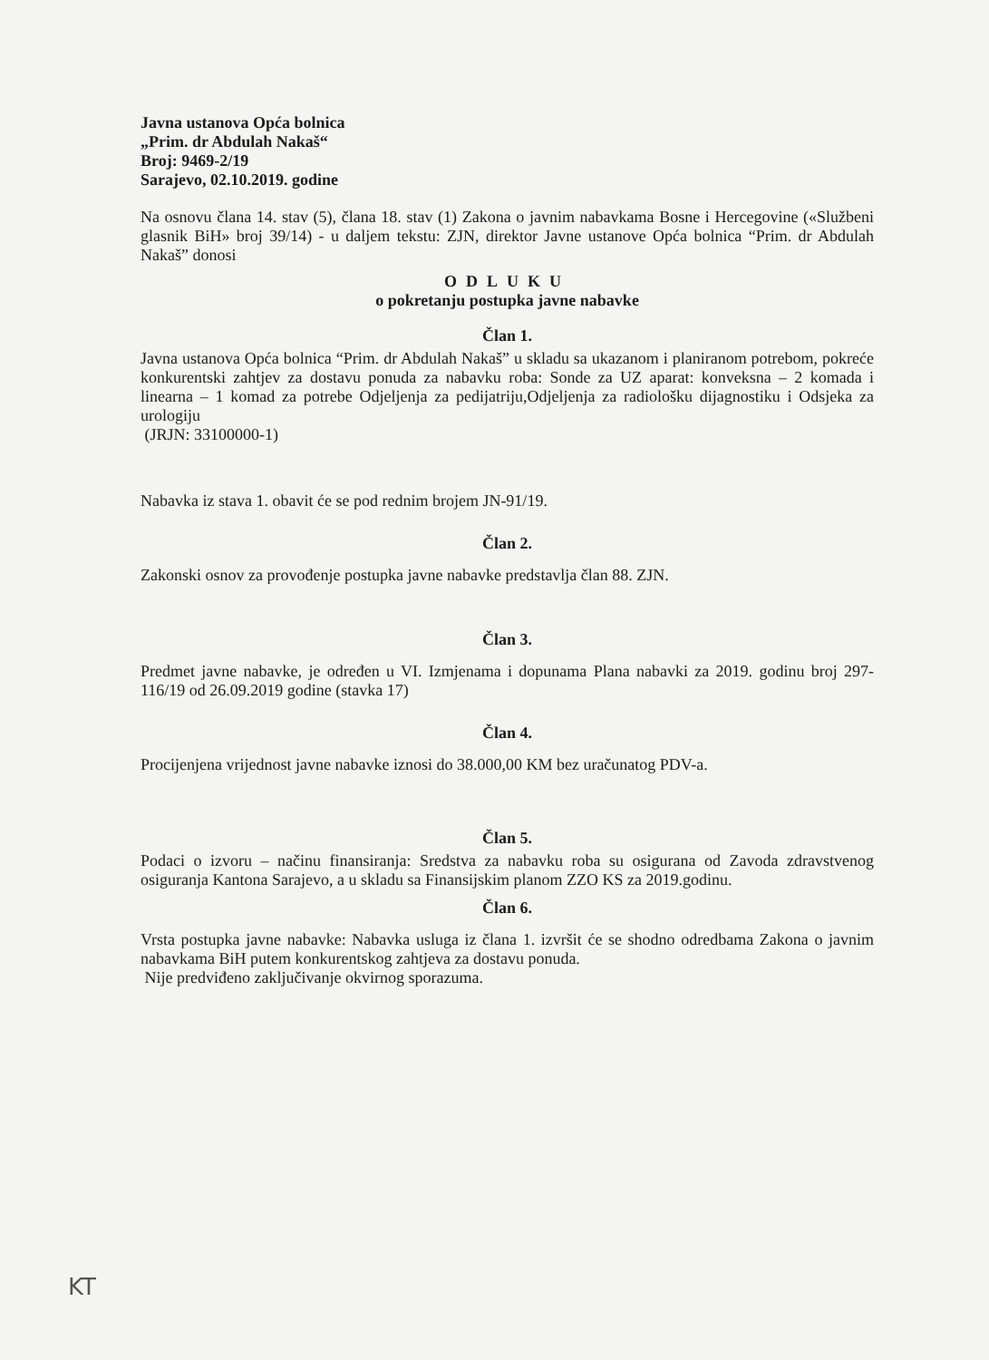Javna ustanova Opća bolnica
„Prim. dr Abdulah Nakaš“
Broj: 9469-2/19
Sarajevo, 02.10.2019. godine
Na osnovu člana 14. stav (5), člana 18. stav (1) Zakona o javnim nabavkama Bosne i Hercegovine («Službeni glasnik BiH» broj 39/14) - u daljem tekstu: ZJN, direktor Javne ustanove Opća bolnica “Prim. dr Abdulah Nakaš” donosi
ODLUKU
o pokretanju postupka javne nabavke
Član 1.
Javna ustanova Opća bolnica “Prim. dr Abdulah Nakaš” u skladu sa ukazanom i planiranom potrebom, pokreće konkurentski zahtjev za dostavu ponuda za nabavku roba: Sonde za UZ aparat: konveksna – 2 komada i linearna – 1 komad za potrebe Odjeljenja za pedijatriju,Odjeljenja za radiološku dijagnostiku i Odsjeka za urologiju
(JRJN: 33100000-1)
Nabavka iz stava 1. obavit će se pod rednim brojem JN-91/19.
Član 2.
Zakonski osnov za provođenje postupka javne nabavke predstavlja član 88. ZJN.
Član 3.
Predmet javne nabavke, je određen u VI. Izmjenama i dopunama Plana nabavki za 2019. godinu broj 297-116/19 od 26.09.2019 godine (stavka 17)
Član 4.
Procijenjena vrijednost javne nabavke iznosi do 38.000,00 KM bez uračunatog PDV-a.
Član 5.
Podaci o izvoru – načinu finansiranja: Sredstva za nabavku roba su osigurana od Zavoda zdravstvenog osiguranja Kantona Sarajevo, a u skladu sa Finansijskim planom ZZO KS za 2019.godinu.
Član 6.
Vrsta postupka javne nabavke: Nabavka usluga iz člana 1. izvršit će se shodno odredbama Zakona o javnim nabavkama BiH putem konkurentskog zahtjeva za dostavu ponuda.
Nije predviđeno zaključivanje okvirnog sporazuma.
KT